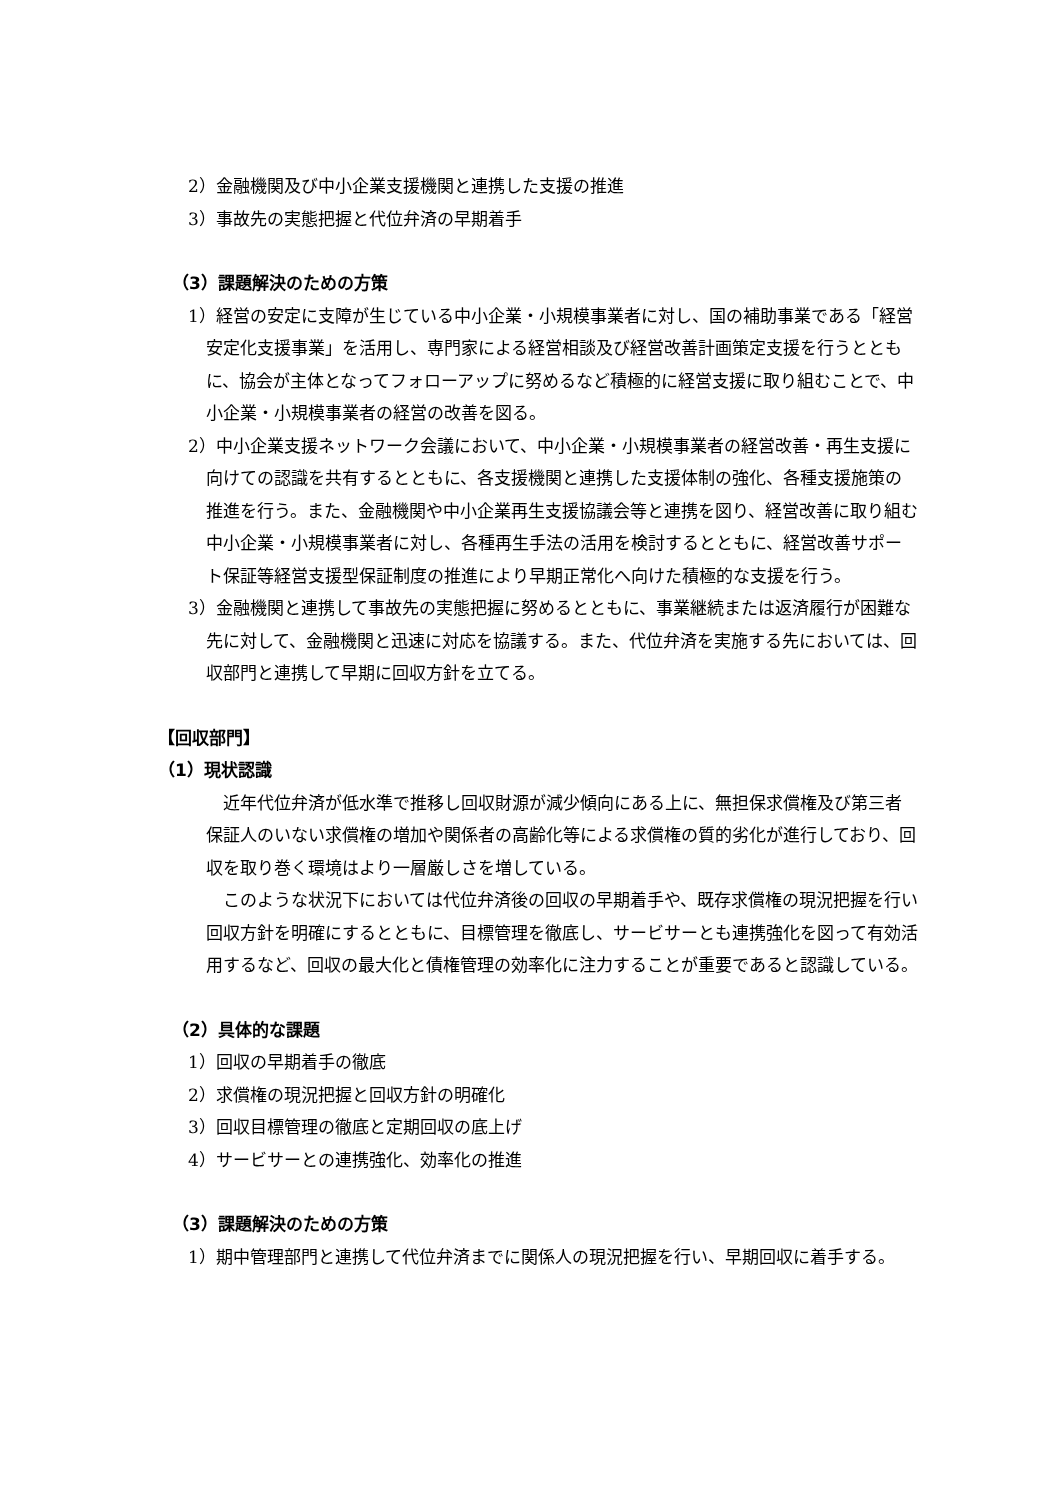2）金融機関及び中小企業支援機関と連携した支援の推進
3）事故先の実態把握と代位弁済の早期着手
（3）課題解決のための方策
1）経営の安定に支障が生じている中小企業・小規模事業者に対し、国の補助事業である「経営安定化支援事業」を活用し、専門家による経営相談及び経営改善計画策定支援を行うとともに、協会が主体となってフォローアップに努めるなど積極的に経営支援に取り組むことで、中小企業・小規模事業者の経営の改善を図る。
2）中小企業支援ネットワーク会議において、中小企業・小規模事業者の経営改善・再生支援に向けての認識を共有するとともに、各支援機関と連携した支援体制の強化、各種支援施策の推進を行う。また、金融機関や中小企業再生支援協議会等と連携を図り、経営改善に取り組む中小企業・小規模事業者に対し、各種再生手法の活用を検討するとともに、経営改善サポート保証等経営支援型保証制度の推進により早期正常化へ向けた積極的な支援を行う。
3）金融機関と連携して事故先の実態把握に努めるとともに、事業継続または返済履行が困難な先に対して、金融機関と迅速に対応を協議する。また、代位弁済を実施する先においては、回収部門と連携して早期に回収方針を立てる。
【回収部門】
（1）現状認識
近年代位弁済が低水準で推移し回収財源が減少傾向にある上に、無担保求償権及び第三者保証人のいない求償権の増加や関係者の高齢化等による求償権の質的劣化が進行しており、回収を取り巻く環境はより一層厳しさを増している。
このような状況下においては代位弁済後の回収の早期着手や、既存求償権の現況把握を行い回収方針を明確にするとともに、目標管理を徹底し、サービサーとも連携強化を図って有効活用するなど、回収の最大化と債権管理の効率化に注力することが重要であると認識している。
（2）具体的な課題
1）回収の早期着手の徹底
2）求償権の現況把握と回収方針の明確化
3）回収目標管理の徹底と定期回収の底上げ
4）サービサーとの連携強化、効率化の推進
（3）課題解決のための方策
1）期中管理部門と連携して代位弁済までに関係人の現況把握を行い、早期回収に着手する。